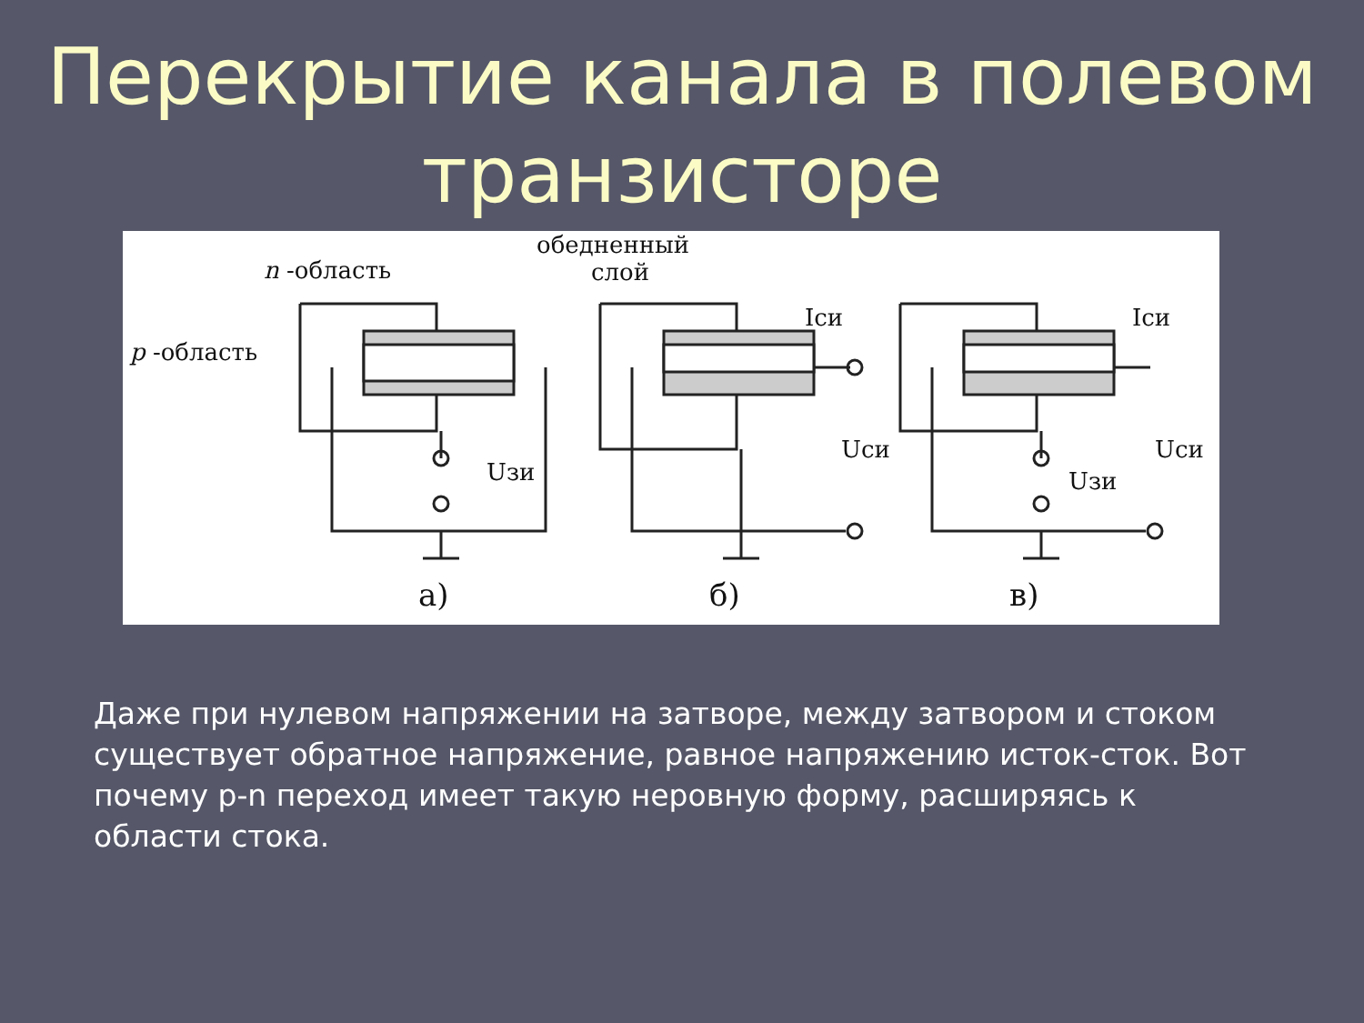Перекрытие канала в полевом
транзисторе
обедненный
слой
n -область
p -область
Uзи
Iси
Uси
Iси
Uси
Uзи
а) б) в)
Даже при нулевом напряжении на затворе, между затвором и стоком существует обратное напряжение, равное напряжению исток-сток. Вот почему p-n переход имеет такую неровную форму, расширяясь к области стока.